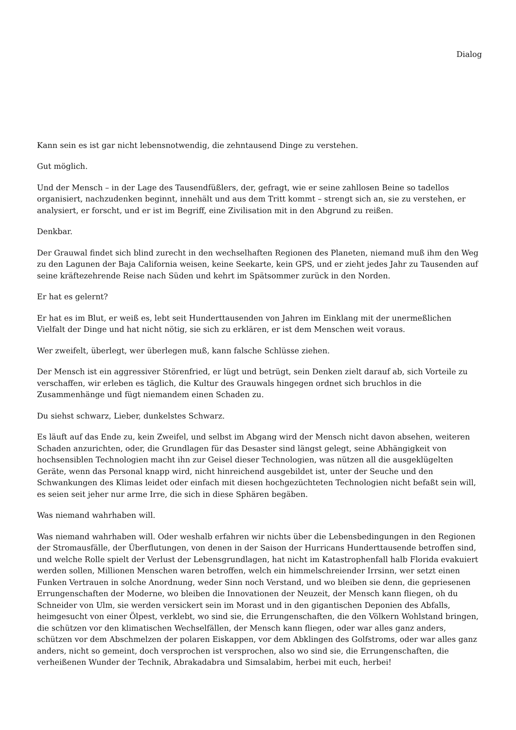Dialog
Kann sein es ist gar nicht lebensnotwendig, die zehntausend Dinge zu verstehen.
Gut möglich.
Und der Mensch – in der Lage des Tausendfüßlers, der, gefragt, wie er seine zahllosen Beine so tadellos organisiert, nachzudenken beginnt, innehält und aus dem Tritt kommt – strengt sich an, sie zu verstehen, er analysiert, er forscht, und er ist im Begriff, eine Zivilisation mit in den Abgrund zu reißen.
Denkbar.
Der Grauwal findet sich blind zurecht in den wechselhaften Regionen des Planeten, niemand muß ihm den Weg zu den Lagunen der Baja California weisen, keine Seekarte, kein GPS, und er zieht jedes Jahr zu Tausenden auf seine kräftezehrende Reise nach Süden und kehrt im Spätsommer zurück in den Norden.
Er hat es gelernt?
Er hat es im Blut, er weiß es, lebt seit Hunderttausenden von Jahren im Einklang mit der unermeßlichen Vielfalt der Dinge und hat nicht nötig, sie sich zu erklären, er ist dem Menschen weit voraus.
Wer zweifelt, überlegt, wer überlegen muß, kann falsche Schlüsse ziehen.
Der Mensch ist ein aggressiver Störenfried, er lügt und betrügt, sein Denken zielt darauf ab, sich Vorteile zu verschaffen, wir erleben es täglich, die Kultur des Grauwals hingegen ordnet sich bruchlos in die Zusammenhänge und fügt niemandem einen Schaden zu.
Du siehst schwarz, Lieber, dunkelstes Schwarz.
Es läuft auf das Ende zu, kein Zweifel, und selbst im Abgang wird der Mensch nicht davon absehen, weiteren Schaden anzurichten, oder, die Grundlagen für das Desaster sind längst gelegt, seine Abhängigkeit von hochsensiblen Technologien macht ihn zur Geisel dieser Technologien, was nützen all die ausgeklügelten Geräte, wenn das Personal knapp wird, nicht hinreichend ausgebildet ist, unter der Seuche und den Schwankungen des Klimas leidet oder einfach mit diesen hochgezüchteten Technologien nicht befaßt sein will, es seien seit jeher nur arme Irre, die sich in diese Sphären begäben.
Was niemand wahrhaben will.
Was niemand wahrhaben will. Oder weshalb erfahren wir nichts über die Lebensbedingungen in den Regionen der Stromausfälle, der Überflutungen, von denen in der Saison der Hurricans Hunderttausende betroffen sind, und welche Rolle spielt der Verlust der Lebensgrundlagen, hat nicht im Katastrophenfall halb Florida evakuiert werden sollen, Millionen Menschen waren betroffen, welch ein himmelschreiender Irrsinn, wer setzt einen Funken Vertrauen in solche Anordnung, weder Sinn noch Verstand, und wo bleiben sie denn, die gepriesenen Errungenschaften der Moderne, wo bleiben die Innovationen der Neuzeit, der Mensch kann fliegen, oh du Schneider von Ulm, sie werden versickert sein im Morast und in den gigantischen Deponien des Abfalls, heimgesucht von einer Ölpest, verklebt, wo sind sie, die Errungenschaften, die den Völkern Wohlstand bringen, die schützen vor den klimatischen Wechselfällen, der Mensch kann fliegen, oder war alles ganz anders, schützen vor dem Abschmelzen der polaren Eiskappen, vor dem Abklingen des Golfstroms, oder war alles ganz anders, nicht so gemeint, doch versprochen ist versprochen, also wo sind sie, die Errungenschaften, die verheißenen Wunder der Technik, Abrakadabra und Simsalabim, herbei mit euch, herbei!